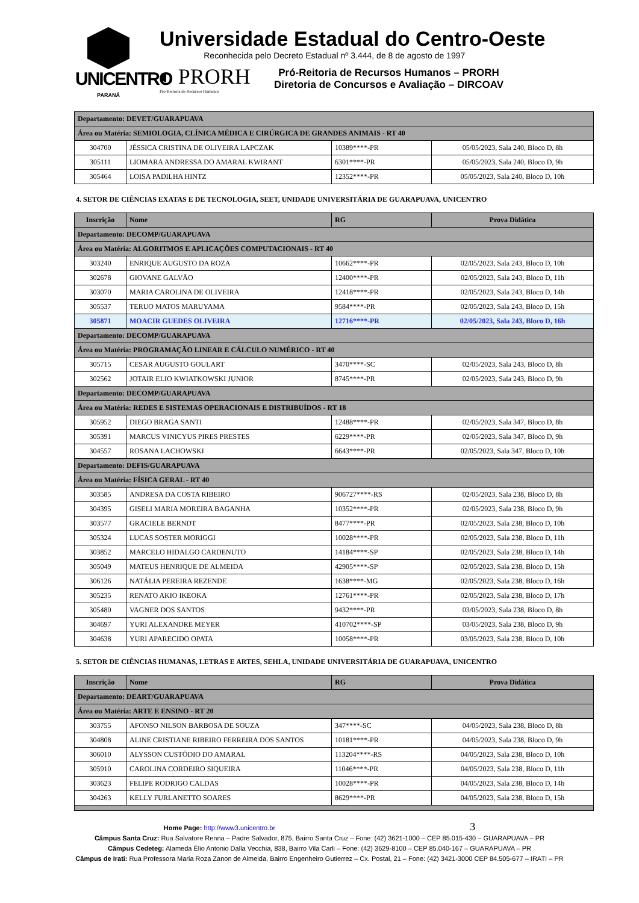UNICENTRO
PARANÁ
Universidade Estadual do Centro-Oeste
Reconhecida pelo Decreto Estadual nº 3.444, de 8 de agosto de 1997
◐ PRORH
Pró-Reitoria de Recursos Humanos
Pró-Reitoria de Recursos Humanos – PRORH
Diretoria de Concursos e Avaliação – DIRCOAV
| Departamento: DEVET/GUARAPUAVA | | | |
| Área ou Matéria: SEMIOLOGIA, CLÍNICA MÉDICA E CIRÚRGICA DE GRANDES ANIMAIS - RT 40 | | | |
| 304700 | JÉSSICA CRISTINA DE OLIVEIRA LAPCZAK | 10389****-PR | 05/05/2023, Sala 240, Bloco D, 8h |
| 305111 | LIOMARA ANDRESSA DO AMARAL KWIRANT | 6301****-PR | 05/05/2023, Sala 240, Bloco D, 9h |
| 305464 | LOISA PADILHA HINTZ | 12352****-PR | 05/05/2023, Sala 240, Bloco D, 10h |
4. SETOR DE CIÊNCIAS EXATAS E DE TECNOLOGIA, SEET, UNIDADE UNIVERSITÁRIA DE GUARAPUAVA, UNICENTRO
| Inscrição | Nome | RG | Prova Didática |
| --- | --- | --- | --- |
| Departamento: DECOMP/GUARAPUAVA | | | |
| Área ou Matéria: ALGORITMOS E APLICAÇÕES COMPUTACIONAIS - RT 40 | | | |
| 303240 | ENRIQUE AUGUSTO DA ROZA | 10662****-PR | 02/05/2023, Sala 243, Bloco D, 10h |
| 302678 | GIOVANE GALVÃO | 12400****-PR | 02/05/2023, Sala 243, Bloco D, 11h |
| 303070 | MARIA CAROLINA DE OLIVEIRA | 12418****-PR | 02/05/2023, Sala 243, Bloco D, 14h |
| 305537 | TERUO MATOS MARUYAMA | 9584****-PR | 02/05/2023, Sala 243, Bloco D, 15h |
| 305871 | MOACIR GUEDES OLIVEIRA | 12716****-PR | 02/05/2023, Sala 243, Bloco D, 16h |
| Departamento: DECOMP/GUARAPUAVA | | | |
| Área ou Matéria: PROGRAMAÇÃO LINEAR E CÁLCULO NUMÉRICO - RT 40 | | | |
| 305715 | CESAR AUGUSTO GOULART | 3470****-SC | 02/05/2023, Sala 243, Bloco D, 8h |
| 302562 | JOTAIR ELIO KWIATKOWSKI JUNIOR | 8745****-PR | 02/05/2023, Sala 243, Bloco D, 9h |
| Departamento: DECOMP/GUARAPUAVA | | | |
| Área ou Matéria: REDES E SISTEMAS OPERACIONAIS E DISTRIBUÍDOS - RT 18 | | | |
| 305952 | DIEGO BRAGA SANTI | 12488****-PR | 02/05/2023, Sala 347, Bloco D, 8h |
| 305391 | MARCUS VINICYUS PIRES PRESTES | 6229****-PR | 02/05/2023, Sala 347, Bloco D, 9h |
| 304557 | ROSANA LACHOWSKI | 6643****-PR | 02/05/2023, Sala 347, Bloco D, 10h |
| Departamento: DEFIS/GUARAPUAVA | | | |
| Área ou Matéria: FÍSICA GERAL - RT 40 | | | |
| 303585 | ANDRESA DA COSTA RIBEIRO | 906727****-RS | 02/05/2023, Sala 238, Bloco D, 8h |
| 304395 | GISELI MARIA MOREIRA BAGANHA | 10352****-PR | 02/05/2023, Sala 238, Bloco D, 9h |
| 303577 | GRACIELE BERNDT | 8477****-PR | 02/05/2023, Sala 238, Bloco D, 10h |
| 305324 | LUCAS SOSTER MORIGGI | 10028****-PR | 02/05/2023, Sala 238, Bloco D, 11h |
| 303852 | MARCELO HIDALGO CARDENUTO | 14184****-SP | 02/05/2023, Sala 238, Bloco D, 14h |
| 305049 | MATEUS HENRIQUE DE ALMEIDA | 42905****-SP | 02/05/2023, Sala 238, Bloco D, 15h |
| 306126 | NATÁLIA PEREIRA REZENDE | 1638****-MG | 02/05/2023, Sala 238, Bloco D, 16h |
| 305235 | RENATO AKIO IKEOKA | 12761****-PR | 02/05/2023, Sala 238, Bloco D, 17h |
| 305480 | VAGNER DOS SANTOS | 9432****-PR | 03/05/2023, Sala 238, Bloco D, 8h |
| 304697 | YURI ALEXANDRE MEYER | 410702****-SP | 03/05/2023, Sala 238, Bloco D, 9h |
| 304638 | YURI APARECIDO OPATA | 10058****-PR | 03/05/2023, Sala 238, Bloco D, 10h |
5. SETOR DE CIÊNCIAS HUMANAS, LETRAS E ARTES, SEHLA, UNIDADE UNIVERSITÁRIA DE GUARAPUAVA, UNICENTRO
| Inscrição | Nome | RG | Prova Didática |
| --- | --- | --- | --- |
| Departamento: DEART/GUARAPUAVA | | | |
| Área ou Matéria: ARTE E ENSINO - RT 20 | | | |
| 303755 | AFONSO NILSON BARBOSA DE SOUZA | 347****-SC | 04/05/2023, Sala 238, Bloco D, 8h |
| 304808 | ALINE CRISTIANE RIBEIRO FERREIRA DOS SANTOS | 10181****-PR | 04/05/2023, Sala 238, Bloco D, 9h |
| 306010 | ALYSSON CUSTÓDIO DO AMARAL | 113204****-RS | 04/05/2023, Sala 238, Bloco D, 10h |
| 305910 | CAROLINA CORDEIRO SIQUEIRA | 11046****-PR | 04/05/2023, Sala 238, Bloco D, 11h |
| 303623 | FELIPE RODRIGO CALDAS | 10028****-PR | 04/05/2023, Sala 238, Bloco D, 14h |
| 304263 | KELLY FURLANETTO SOARES | 8629****-PR | 04/05/2023, Sala 238, Bloco D, 15h |
Home Page: http://www3.unicentro.br 3
Câmpus Santa Cruz: Rua Salvatore Renna – Padre Salvador, 875, Bairro Santa Cruz – Fone: (42) 3621-1000 – CEP 85.015-430 – GUARAPUAVA – PR
Câmpus Cedeteg: Alameda Élio Antonio Dalla Vecchia, 838, Bairro Vila Carli – Fone: (42) 3629-8100 – CEP 85.040-167 – GUARAPUAVA – PR
Câmpus de Irati: Rua Professora Maria Roza Zanon de Almeida, Bairro Engenheiro Gutierrez – Cx. Postal, 21 – Fone: (42) 3421-3000 CEP 84.505-677 – IRATI – PR